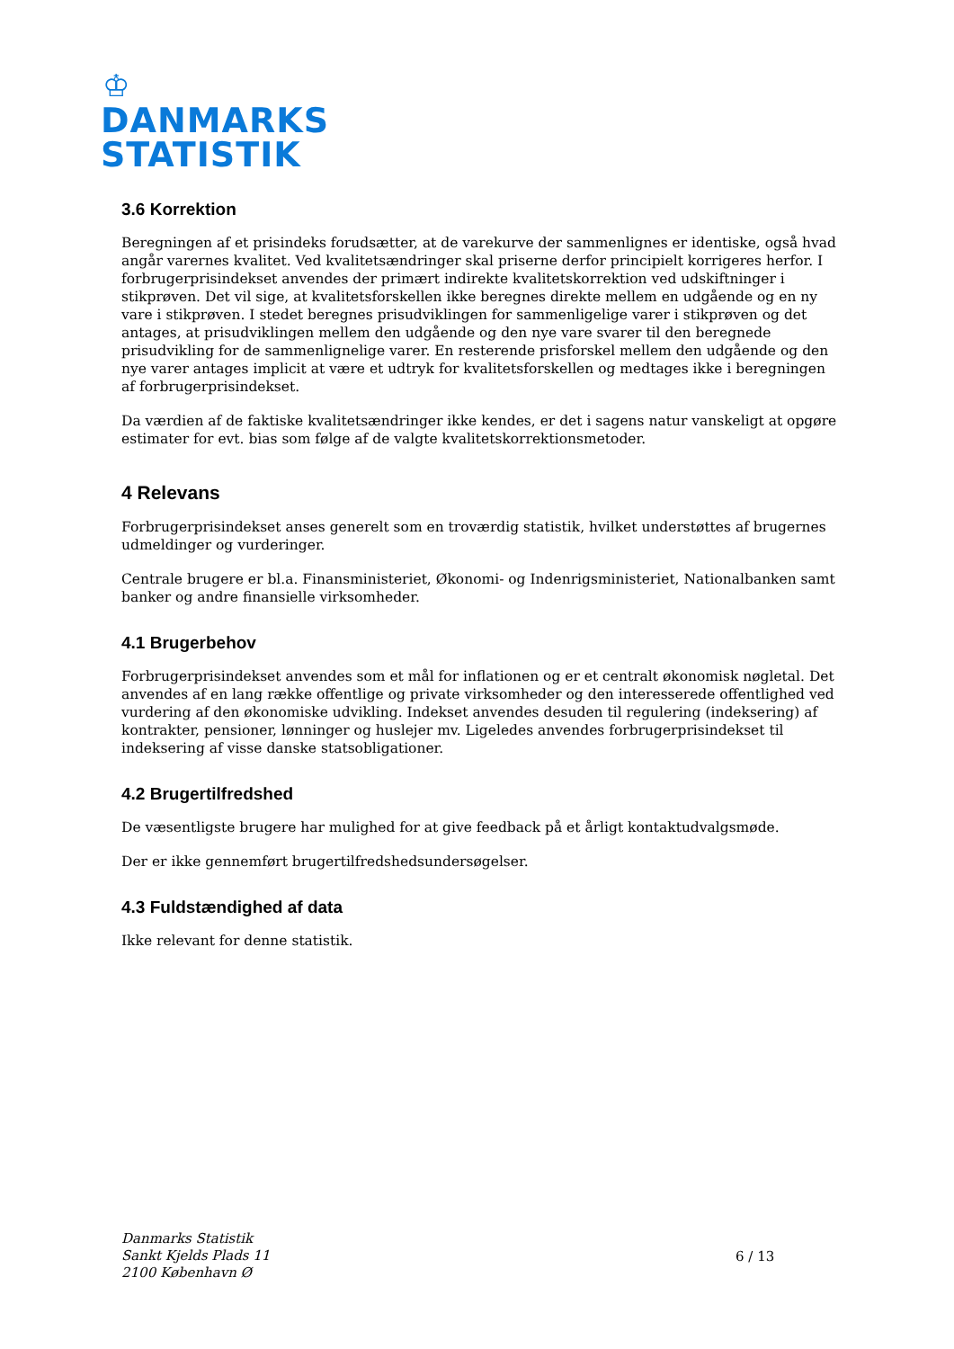♔
DANMARKS
STATISTIK
3.6 Korrektion
Beregningen af et prisindeks forudsætter, at de varekurve der sammenlignes er identiske, også hvad angår varernes kvalitet. Ved kvalitetsændringer skal priserne derfor principielt korrigeres herfor. I forbrugerprisindekset anvendes der primært indirekte kvalitetskorrektion ved udskiftninger i stikprøven. Det vil sige, at kvalitetsforskellen ikke beregnes direkte mellem en udgående og en ny vare i stikprøven. I stedet beregnes prisudviklingen for sammenligelige varer i stikprøven og det antages, at prisudviklingen mellem den udgående og den nye vare svarer til den beregnede prisudvikling for de sammenlignelige varer. En resterende prisforskel mellem den udgående og den nye varer antages implicit at være et udtryk for kvalitetsforskellen og medtages ikke i beregningen af forbrugerprisindekset.
Da værdien af de faktiske kvalitetsændringer ikke kendes, er det i sagens natur vanskeligt at opgøre estimater for evt. bias som følge af de valgte kvalitetskorrektionsmetoder.
4 Relevans
Forbrugerprisindekset anses generelt som en troværdig statistik, hvilket understøttes af brugernes udmeldinger og vurderinger.
Centrale brugere er bl.a. Finansministeriet, Økonomi- og Indenrigsministeriet, Nationalbanken samt banker og andre finansielle virksomheder.
4.1 Brugerbehov
Forbrugerprisindekset anvendes som et mål for inflationen og er et centralt økonomisk nøgletal. Det anvendes af en lang række offentlige og private virksomheder og den interesserede offentlighed ved vurdering af den økonomiske udvikling. Indekset anvendes desuden til regulering (indeksering) af kontrakter, pensioner, lønninger og huslejer mv. Ligeledes anvendes forbrugerprisindekset til indeksering af visse danske statsobligationer.
4.2 Brugertilfredshed
De væsentligste brugere har mulighed for at give feedback på et årligt kontaktudvalgsmøde.
Der er ikke gennemført brugertilfredshedsundersøgelser.
4.3 Fuldstændighed af data
Ikke relevant for denne statistik.
Danmarks Statistik
Sankt Kjelds Plads 11
2100 København Ø
6 / 13